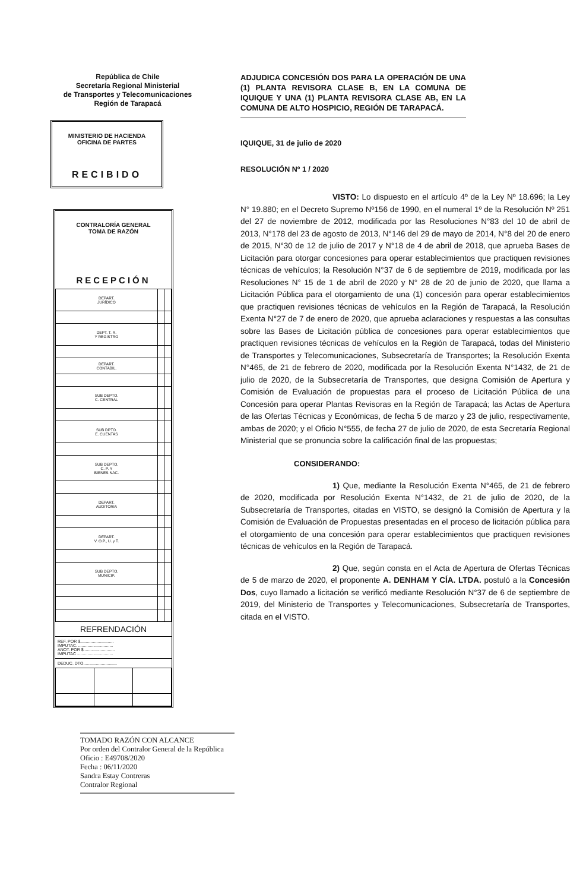República de Chile
Secretaría Regional Ministerial
de Transportes y Telecomunicaciones
Región de Tarapacá
MINISTERIO DE HACIENDA
OFICINA DE PARTES
RECIBIDO
CONTRALORÍA GENERAL
TOMA DE RAZÓN
RECEPCIÓN
| DEPART. JURÍDICO | | |
| DEPT. T. R. Y REGISTRO | | |
| DEPART. CONTABIL. | | |
| SUB DEPTO. C. CENTRAL | | |
| SUB DPTO. E. CUENTAS | | |
| SUB DEPTO. C. P. Y BIENES NAC. | | |
| DEPART. AUDITORIA | | |
| DEPART. V. O.P., U. y T. | | |
| SUB DEPTO. MUNICIP. | | |
REFRENDACIÓN
REF. POR $.............................
IMPUTAC. ..............................
ANOT. POR $...........................
IMPUTAC ...............................
DEDUC. DTO.............................
ADJUDICA CONCESIÓN DOS PARA LA OPERACIÓN DE UNA (1) PLANTA REVISORA CLASE B, EN LA COMUNA DE IQUIQUE Y UNA (1) PLANTA REVISORA CLASE AB, EN LA COMUNA DE ALTO HOSPICIO, REGIÓN DE TARAPACÁ.
IQUIQUE, 31 de julio de 2020
RESOLUCIÓN Nº 1 / 2020
VISTO: Lo dispuesto en el artículo 4º de la Ley Nº 18.696; la Ley N° 19.880; en el Decreto Supremo Nº156 de 1990, en el numeral 1º de la Resolución Nº 251 del 27 de noviembre de 2012, modificada por las Resoluciones N°83 del 10 de abril de 2013, N°178 del 23 de agosto de 2013, N°146 del 29 de mayo de 2014, N°8 del 20 de enero de 2015, N°30 de 12 de julio de 2017 y N°18 de 4 de abril de 2018, que aprueba Bases de Licitación para otorgar concesiones para operar establecimientos que practiquen revisiones técnicas de vehículos; la Resolución N°37 de 6 de septiembre de 2019, modificada por las Resoluciones N° 15 de 1 de abril de 2020 y N° 28 de 20 de junio de 2020, que llama a Licitación Pública para el otorgamiento de una (1) concesión para operar establecimientos que practiquen revisiones técnicas de vehículos en la Región de Tarapacá, la Resolución Exenta N°27 de 7 de enero de 2020, que aprueba aclaraciones y respuestas a las consultas sobre las Bases de Licitación pública de concesiones para operar establecimientos que practiquen revisiones técnicas de vehículos en la Región de Tarapacá, todas del Ministerio de Transportes y Telecomunicaciones, Subsecretaría de Transportes; la Resolución Exenta N°465, de 21 de febrero de 2020, modificada por la Resolución Exenta N°1432, de 21 de julio de 2020, de la Subsecretaría de Transportes, que designa Comisión de Apertura y Comisión de Evaluación de propuestas para el proceso de Licitación Pública de una Concesión para operar Plantas Revisoras en la Región de Tarapacá; las Actas de Apertura de las Ofertas Técnicas y Económicas, de fecha 5 de marzo y 23 de julio, respectivamente, ambas de 2020; y el Oficio N°555, de fecha 27 de julio de 2020, de esta Secretaría Regional Ministerial que se pronuncia sobre la calificación final de las propuestas;
CONSIDERANDO:
1) Que, mediante la Resolución Exenta N°465, de 21 de febrero de 2020, modificada por Resolución Exenta N°1432, de 21 de julio de 2020, de la Subsecretaría de Transportes, citadas en VISTO, se designó la Comisión de Apertura y la Comisión de Evaluación de Propuestas presentadas en el proceso de licitación pública para el otorgamiento de una concesión para operar establecimientos que practiquen revisiones técnicas de vehículos en la Región de Tarapacá.
2) Que, según consta en el Acta de Apertura de Ofertas Técnicas de 5 de marzo de 2020, el proponente A. DENHAM Y CÍA. LTDA. postuló a la Concesión Dos, cuyo llamado a licitación se verificó mediante Resolución N°37 de 6 de septiembre de 2019, del Ministerio de Transportes y Telecomunicaciones, Subsecretaría de Transportes, citada en el VISTO.
TOMADO RAZÓN CON ALCANCE
Por orden del Contralor General de la República
Oficio : E49708/2020
Fecha : 06/11/2020
Sandra Estay Contreras
Contralor Regional